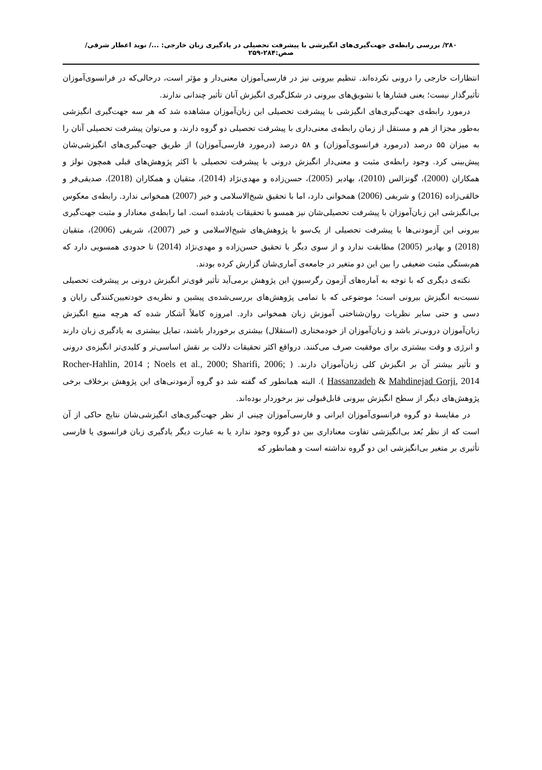۲۸۰/ بررسی رابطه‌ی جهت‌گیری‌های انگیزشی با پیشرفت تحصیلی در یادگیری زبان خارجی: .../ نوید اعطار شرقی/ صص:۲۸۴-۲۵۹
انتظارات خارجی را درونی نکرده‌اند. تنظیم بیرونی نیز در فارسی‌آموزان معنی‌دار و مؤثر است، درحالی‌که در فرانسوی‌آموزان تأثیرگذار نیست؛ یعنی فشارها یا تشویق‌های بیرونی در شکل‌گیری انگیزش آنان تأثیر چندانی ندارند.
درمورد رابطه‌ی جهت‌گیری‌های انگیزشی با پیشرفت تحصیلی این زبان‌آموزان مشاهده شد که هر سه جهت‌گیری انگیزشی به‌طور مجزا از هم و مستقل از زمان رابطه‌ی معنی‌داری با پیشرفت تحصیلی دو گروه دارند، و می‌توان پیشرفت تحصیلی آنان را به میزان ۵۵ درصد (درمورد فرانسوی‌آموزان) و ۵۸ درصد (درمورد فارسی‌آموزان) از طریق جهت‌گیری‌های انگیزشی‌شان پیش‌بینی کرد. وجود رابطه‌ی مثبت و معنی‌دار انگیزش درونی با پیشرفت تحصیلی با اکثر پژوهش‌های قبلی همچون نولز و همکاران (2000)، گونزالس (2010)، بهادیر (2005)، حسن‌زاده و مهدی‌نژاد (2014)، متقیان و همکاران (2018)، صدیقی‌فر و خالقی‌زاده (2016) و شریفی (2006) همخوانی دارد، اما با تحقیق شیخ‌الاسلامی و خیر (2007) همخوانی ندارد. رابطه‌ی معکوس بی‌انگیزشی این زبان‌آموزان با پیشرفت تحصیلی‌شان نیز همسو با تحقیقات یادشده است. اما رابطه‌ی معنادار و مثبت جهت‌گیری بیرونی این آزمودنی‌ها با پیشرفت تحصیلی از یک‌سو با پژوهش‌های شیخ‌الاسلامی و خیر (2007)، شریفی (2006)، متقیان (2018) و بهادیر (2005) مطابقت ندارد و از سوی دیگر با تحقیق حسن‌زاده و مهدی‌نژاد (2014) تا حدودی همسویی دارد که هم‌بستگی مثبت ضعیفی را بین این دو متغیر در جامعه‌ی آماری‌شان گزارش کرده بودند.
نکته‌ی دیگری که با توجه به آماره‌های آزمون رگرسیونِ این پژوهش برمی‌آید تأثیر قوی‌تر انگیزش درونی بر پیشرفت تحصیلی نسبت‌به انگیزش بیرونی است؛ موضوعی که با تمامی پژوهش‌های بررسی‌شده‌ی پیشین و نظریه‌ی خودتعیین‌کنندگی رایان و دسی و حتی سایر نظریات روان‌شناختی آموزش زبان همخوانی دارد. امروزه کاملاً آشکار شده که هرچه منبع انگیزش زبان‌آموزان درونی‌تر باشد و زبان‌آموزان از خودمختاری (استقلال) بیشتری برخوردار باشند، تمایل بیشتری به یادگیری زبان دارند و انرژی و وقت بیشتری برای موفقیت صرف می‌کنند. درواقع اکثر تحقیقات دلالت بر نقش اساسی‌تر و کلیدی‌تر انگیزه‌ی درونی و تأثیر بیشتر آن بر انگیزش کلی زبان‌آموزان دارند. ( Rocher-Hahlin, 2014 ; Noels et al., 2000; Sharifi, 2006; Hassanzadeh & Mahdinejad Gorji, 2014 ). البته همانطور که گفته شد دو گروه آزمودنی‌های این پژوهش برخلاف برخی پژوهش‌های دیگر از سطح انگیزش بیرونی قابل‌قبولی نیز برخوردار بوده‌اند.
در مقایسهٔ دو گروه فرانسوی‌آموزان ایرانی و فارسی‌آموزان چینی از نظر جهت‌گیری‌های انگیزشی‌شان نتایج حاکی از آن است که از نظر بُعد بی‌انگیزشی تفاوت معناداری بین دو گروه وجود ندارد یا به عبارت دیگر یادگیری زبان فرانسوی یا فارسی تأثیری بر متغیر بی‌انگیزشی این دو گروه نداشته است و همانطور که